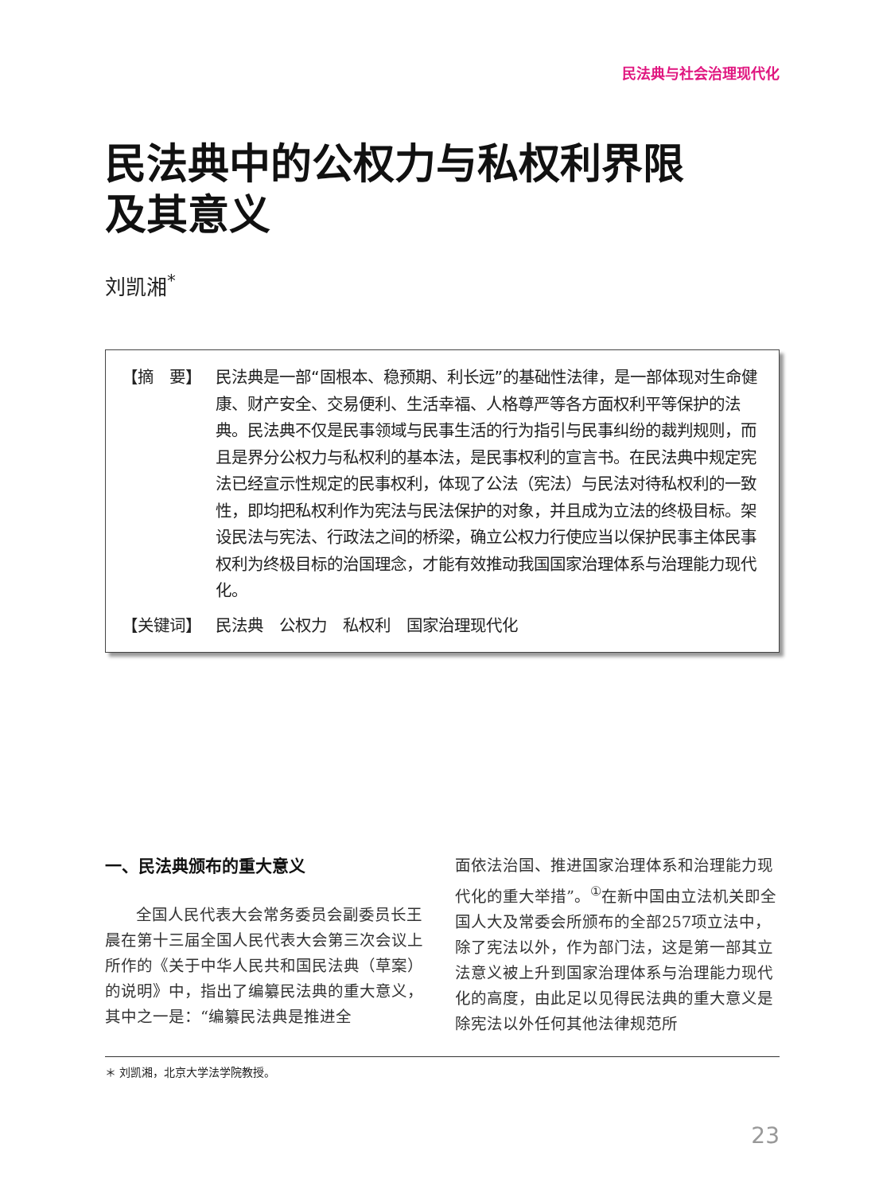民法典与社会治理现代化
民法典中的公权力与私权利界限
及其意义
刘凯湘<sup>*</sup>
【摘　要】 民法典是一部“固根本、稳预期、利长远”的基础性法律，是一部体现对生命健康、财产安全、交易便利、生活幸福、人格尊严等各方面权利平等保护的法典。民法典不仅是民事领域与民事生活的行为指引与民事纠纷的裁判规则，而且是界分公权力与私权利的基本法，是民事权利的宣言书。在民法典中规定宪法已经宣示性规定的民事权利，体现了公法（宪法）与民法对待私权利的一致性，即均把私权利作为宪法与民法保护的对象，并且成为立法的终极目标。架设民法与宪法、行政法之间的桥梁，确立公权力行使应当以保护民事主体民事权利为终极目标的治国理念，才能有效推动我国国家治理体系与治理能力现代化。
【关键词】 民法典　公权力　私权利　国家治理现代化
一、民法典颁布的重大意义
全国人民代表大会常务委员会副委员长王晨在第十三届全国人民代表大会第三次会议上所作的《关于中华人民共和国民法典（草案）的说明》中，指出了编纂民法典的重大意义，其中之一是：“编纂民法典是推进全
面依法治国、推进国家治理体系和治理能力现代化的重大举措”。<sup>①</sup>在新中国由立法机关即全国人大及常委会所颁布的全部257项立法中，除了宪法以外，作为部门法，这是第一部其立法意义被上升到国家治理体系与治理能力现代化的高度，由此足以见得民法典的重大意义是除宪法以外任何其他法律规范所
＊ 刘凯湘，北京大学法学院教授。
23